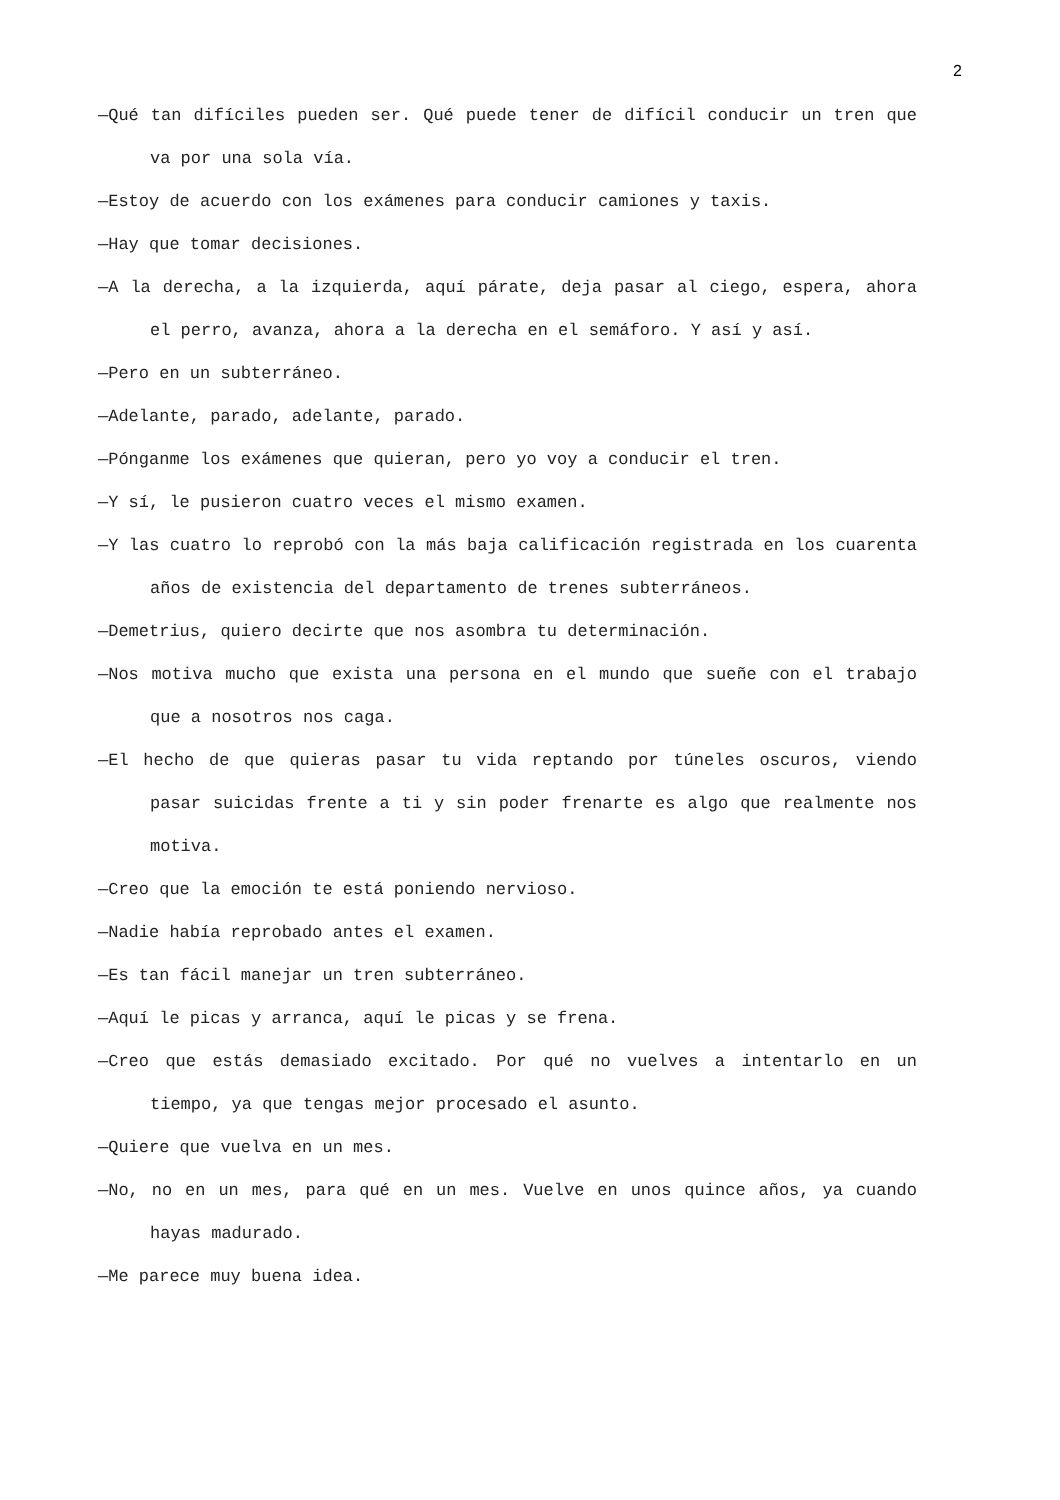2
—Qué tan difíciles pueden ser. Qué puede tener de difícil conducir un tren que va por una sola vía.
—Estoy de acuerdo con los exámenes para conducir camiones y taxis.
—Hay que tomar decisiones.
—A la derecha, a la izquierda, aquí párate, deja pasar al ciego, espera, ahora el perro, avanza, ahora a la derecha en el semáforo. Y así y así.
—Pero en un subterráneo.
—Adelante, parado, adelante, parado.
—Pónganme los exámenes que quieran, pero yo voy a conducir el tren.
—Y sí, le pusieron cuatro veces el mismo examen.
—Y las cuatro lo reprobó con la más baja calificación registrada en los cuarenta años de existencia del departamento de trenes subterráneos.
—Demetrius, quiero decirte que nos asombra tu determinación.
—Nos motiva mucho que exista una persona en el mundo que sueñe con el trabajo que a nosotros nos caga.
—El hecho de que quieras pasar tu vida reptando por túneles oscuros, viendo pasar suicidas frente a ti y sin poder frenarte es algo que realmente nos motiva.
—Creo que la emoción te está poniendo nervioso.
—Nadie había reprobado antes el examen.
—Es tan fácil manejar un tren subterráneo.
—Aquí le picas y arranca, aquí le picas y se frena.
—Creo que estás demasiado excitado. Por qué no vuelves a intentarlo en un tiempo, ya que tengas mejor procesado el asunto.
—Quiere que vuelva en un mes.
—No, no en un mes, para qué en un mes. Vuelve en unos quince años, ya cuando hayas madurado.
—Me parece muy buena idea.